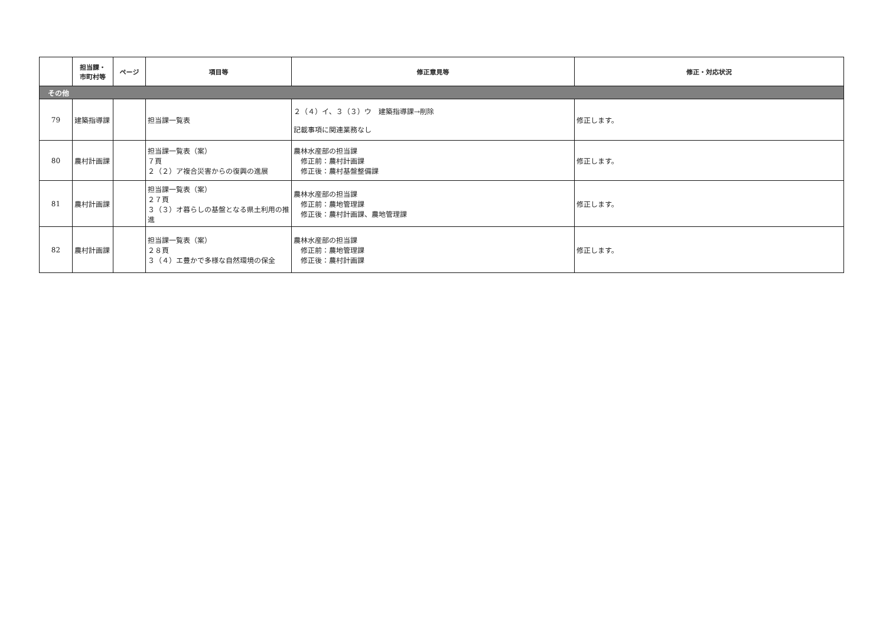| | 担当課・ 市町村等 | ページ | 項目等 | 修正意見等 | 修正・対応状況 |
| --- | --- | --- | --- | --- | --- |
| その他 | | | | | |
| 79 | 建築指導課 | | 担当課一覧表 | ２（４）イ、３（３）ウ 建築指導課→削除 記載事項に関連業務なし | 修正します。 |
| 80 | 農村計画課 | | 担当課一覧表（案） ７頁 ２（２）ア複合災害からの復興の進展 | 農林水産部の担当課 修正前：農村計画課 修正後：農村基盤整備課 | 修正します。 |
| 81 | 農村計画課 | | 担当課一覧表（案） ２７頁 ３（３）オ暮らしの基盤となる県土利用の推進 | 農林水産部の担当課 修正前：農地管理課 修正後：農村計画課、農地管理課 | 修正します。 |
| 82 | 農村計画課 | | 担当課一覧表（案） ２８頁 ３（４）エ豊かで多様な自然環境の保全 | 農林水産部の担当課 修正前：農地管理課 修正後：農村計画課 | 修正します。 |